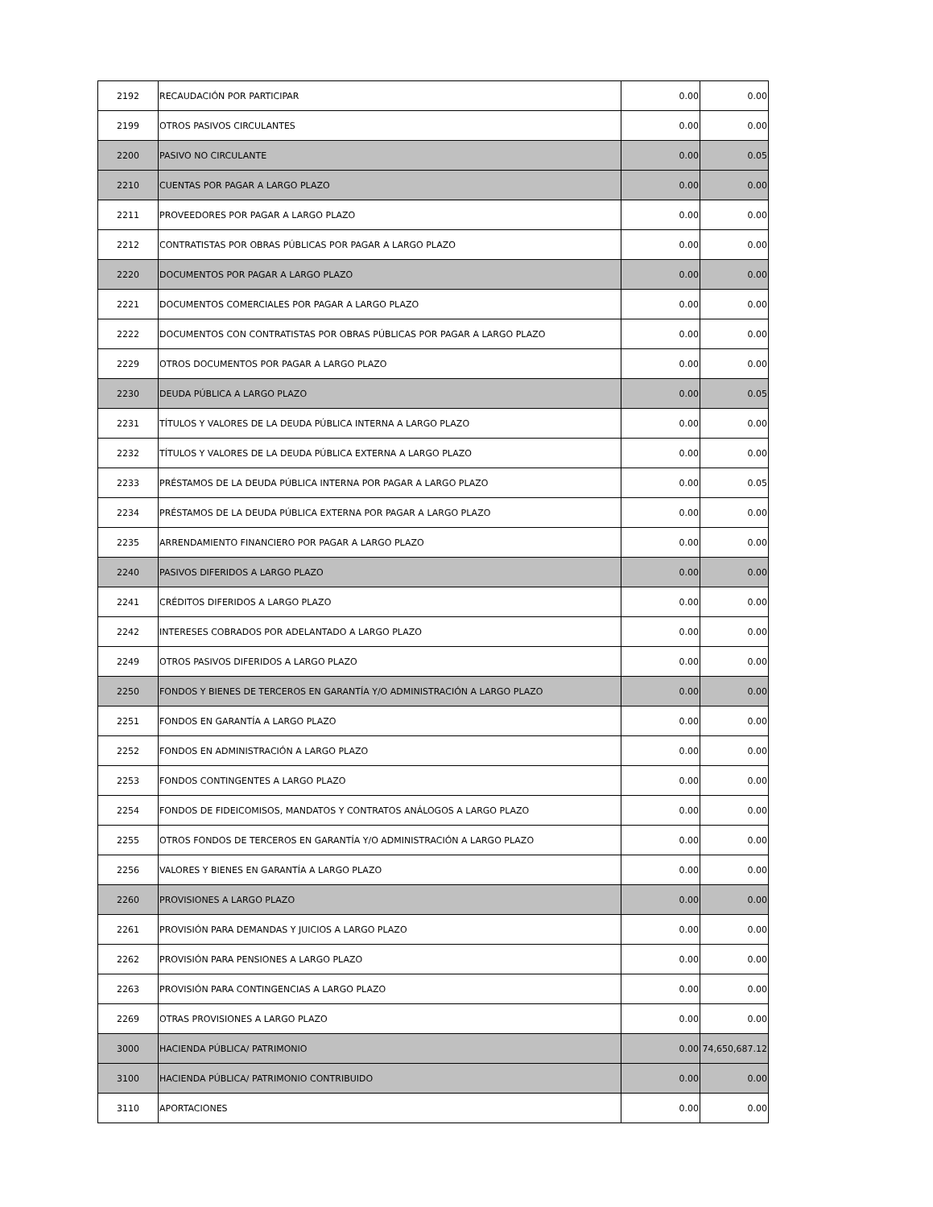| 2192 | RECAUDACIÓN POR PARTICIPAR | 0.00 | 0.00 |
| 2199 | OTROS PASIVOS CIRCULANTES | 0.00 | 0.00 |
| 2200 | PASIVO NO CIRCULANTE | 0.00 | 0.05 |
| 2210 | CUENTAS POR PAGAR A LARGO PLAZO | 0.00 | 0.00 |
| 2211 | PROVEEDORES POR PAGAR A LARGO PLAZO | 0.00 | 0.00 |
| 2212 | CONTRATISTAS POR OBRAS PÚBLICAS POR PAGAR A LARGO PLAZO | 0.00 | 0.00 |
| 2220 | DOCUMENTOS POR PAGAR A LARGO PLAZO | 0.00 | 0.00 |
| 2221 | DOCUMENTOS COMERCIALES POR PAGAR A LARGO PLAZO | 0.00 | 0.00 |
| 2222 | DOCUMENTOS CON CONTRATISTAS POR OBRAS PÚBLICAS POR PAGAR A LARGO PLAZO | 0.00 | 0.00 |
| 2229 | OTROS DOCUMENTOS POR PAGAR A LARGO PLAZO | 0.00 | 0.00 |
| 2230 | DEUDA PÚBLICA A LARGO PLAZO | 0.00 | 0.05 |
| 2231 | TÍTULOS Y VALORES DE LA DEUDA PÚBLICA INTERNA A LARGO PLAZO | 0.00 | 0.00 |
| 2232 | TÍTULOS Y VALORES DE LA DEUDA PÚBLICA EXTERNA A LARGO PLAZO | 0.00 | 0.00 |
| 2233 | PRÉSTAMOS DE LA DEUDA PÚBLICA INTERNA POR PAGAR A LARGO PLAZO | 0.00 | 0.05 |
| 2234 | PRÉSTAMOS DE LA DEUDA PÚBLICA EXTERNA POR PAGAR A LARGO PLAZO | 0.00 | 0.00 |
| 2235 | ARRENDAMIENTO FINANCIERO POR PAGAR A LARGO PLAZO | 0.00 | 0.00 |
| 2240 | PASIVOS DIFERIDOS A LARGO PLAZO | 0.00 | 0.00 |
| 2241 | CRÉDITOS DIFERIDOS A LARGO PLAZO | 0.00 | 0.00 |
| 2242 | INTERESES COBRADOS POR ADELANTADO A LARGO PLAZO | 0.00 | 0.00 |
| 2249 | OTROS PASIVOS DIFERIDOS A LARGO PLAZO | 0.00 | 0.00 |
| 2250 | FONDOS Y BIENES DE TERCEROS EN GARANTÍA Y/O ADMINISTRACIÓN A LARGO PLAZO | 0.00 | 0.00 |
| 2251 | FONDOS EN GARANTÍA A LARGO PLAZO | 0.00 | 0.00 |
| 2252 | FONDOS EN ADMINISTRACIÓN A LARGO PLAZO | 0.00 | 0.00 |
| 2253 | FONDOS CONTINGENTES A LARGO PLAZO | 0.00 | 0.00 |
| 2254 | FONDOS DE FIDEICOMISOS, MANDATOS Y CONTRATOS ANÁLOGOS A LARGO PLAZO | 0.00 | 0.00 |
| 2255 | OTROS FONDOS DE TERCEROS EN GARANTÍA Y/O ADMINISTRACIÓN A LARGO PLAZO | 0.00 | 0.00 |
| 2256 | VALORES Y BIENES EN GARANTÍA A LARGO PLAZO | 0.00 | 0.00 |
| 2260 | PROVISIONES A LARGO PLAZO | 0.00 | 0.00 |
| 2261 | PROVISIÓN PARA DEMANDAS Y JUICIOS A LARGO PLAZO | 0.00 | 0.00 |
| 2262 | PROVISIÓN PARA PENSIONES A LARGO PLAZO | 0.00 | 0.00 |
| 2263 | PROVISIÓN PARA CONTINGENCIAS A LARGO PLAZO | 0.00 | 0.00 |
| 2269 | OTRAS PROVISIONES A LARGO PLAZO | 0.00 | 0.00 |
| 3000 | HACIENDA PÚBLICA/ PATRIMONIO | 0.00 | 74,650,687.12 |
| 3100 | HACIENDA PÚBLICA/ PATRIMONIO CONTRIBUIDO | 0.00 | 0.00 |
| 3110 | APORTACIONES | 0.00 | 0.00 |